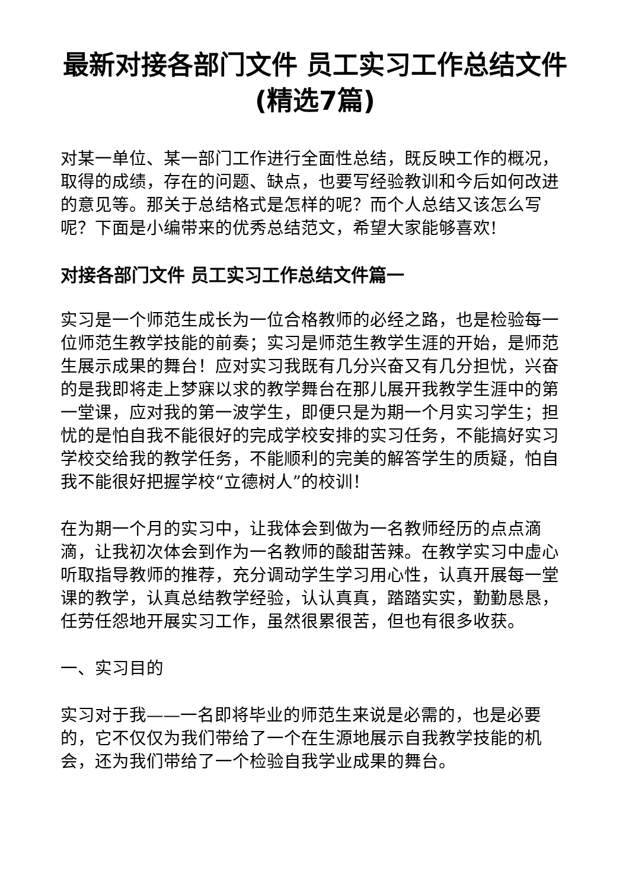最新对接各部门文件 员工实习工作总结文件(精选7篇)
对某一单位、某一部门工作进行全面性总结，既反映工作的概况，取得的成绩，存在的问题、缺点，也要写经验教训和今后如何改进的意见等。那关于总结格式是怎样的呢？而个人总结又该怎么写呢？下面是小编带来的优秀总结范文，希望大家能够喜欢!
对接各部门文件 员工实习工作总结文件篇一
实习是一个师范生成长为一位合格教师的必经之路，也是检验每一位师范生教学技能的前奏；实习是师范生教学生涯的开始，是师范生展示成果的舞台！应对实习我既有几分兴奋又有几分担忧，兴奋的是我即将走上梦寐以求的教学舞台在那儿展开我教学生涯中的第一堂课，应对我的第一波学生，即便只是为期一个月实习学生；担忧的是怕自我不能很好的完成学校安排的实习任务，不能搞好实习学校交给我的教学任务，不能顺利的完美的解答学生的质疑，怕自我不能很好把握学校“立德树人”的校训！
在为期一个月的实习中，让我体会到做为一名教师经历的点点滴滴，让我初次体会到作为一名教师的酸甜苦辣。在教学实习中虚心听取指导教师的推荐，充分调动学生学习用心性，认真开展每一堂课的教学，认真总结教学经验，认认真真，踏踏实实，勤勤恳恳，任劳任怨地开展实习工作，虽然很累很苦，但也有很多收获。
一、实习目的
实习对于我——一名即将毕业的师范生来说是必需的，也是必要的，它不仅仅为我们带给了一个在生源地展示自我教学技能的机会，还为我们带给了一个检验自我学业成果的舞台。